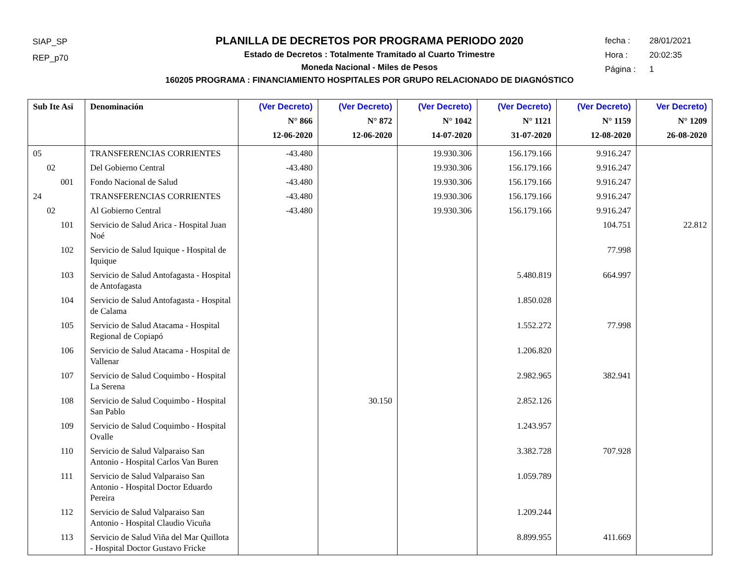SIAP_SP
REP_p70
PLANILLA DE DECRETOS POR PROGRAMA PERIODO 2020
Estado de Decretos : Totalmente Tramitado al Cuarto Trimestre
Moneda Nacional - Miles de Pesos
160205 PROGRAMA : FINANCIAMIENTO HOSPITALES POR GRUPO RELACIONADO DE DIAGNÓSTICO
fecha : 28/01/2021
Hora : 20:02:35
Página : 1
| Sub Ite Asi | Denominación | (Ver Decreto) N° 866 12-06-2020 | (Ver Decreto) N° 872 12-06-2020 | (Ver Decreto) N° 1042 14-07-2020 | (Ver Decreto) N° 1121 31-07-2020 | (Ver Decreto) N° 1159 12-08-2020 | Ver Decreto) N° 1209 26-08-2020 |
| --- | --- | --- | --- | --- | --- | --- | --- |
| 05 | TRANSFERENCIAS CORRIENTES | -43.480 | | 19.930.306 | 156.179.166 | 9.916.247 | |
| 02 | Del Gobierno Central | -43.480 | | 19.930.306 | 156.179.166 | 9.916.247 | |
| 001 | Fondo Nacional de Salud | -43.480 | | 19.930.306 | 156.179.166 | 9.916.247 | |
| 24 | TRANSFERENCIAS CORRIENTES | -43.480 | | 19.930.306 | 156.179.166 | 9.916.247 | |
| 02 | Al Gobierno Central | -43.480 | | 19.930.306 | 156.179.166 | 9.916.247 | |
| 101 | Servicio de Salud Arica - Hospital Juan Noé | | | | | 104.751 | 22.812 |
| 102 | Servicio de Salud Iquique - Hospital de Iquique | | | | | 77.998 | |
| 103 | Servicio de Salud Antofagasta - Hospital de Antofagasta | | | | 5.480.819 | 664.997 | |
| 104 | Servicio de Salud Antofagasta - Hospital de Calama | | | | 1.850.028 | | |
| 105 | Servicio de Salud Atacama - Hospital Regional de Copiapó | | | | 1.552.272 | 77.998 | |
| 106 | Servicio de Salud Atacama - Hospital de Vallenar | | | | 1.206.820 | | |
| 107 | Servicio de Salud Coquimbo - Hospital La Serena | | | | 2.982.965 | 382.941 | |
| 108 | Servicio de Salud Coquimbo - Hospital San Pablo | | 30.150 | | 2.852.126 | | |
| 109 | Servicio de Salud Coquimbo - Hospital Ovalle | | | | 1.243.957 | | |
| 110 | Servicio de Salud Valparaiso San Antonio - Hospital Carlos Van Buren | | | | 3.382.728 | 707.928 | |
| 111 | Servicio de Salud Valparaiso San Antonio - Hospital Doctor Eduardo Pereira | | | | 1.059.789 | | |
| 112 | Servicio de Salud Valparaiso San Antonio - Hospital Claudio Vicuña | | | | 1.209.244 | | |
| 113 | Servicio de Salud Viña del Mar Quillota - Hospital Doctor Gustavo Fricke | | | | 8.899.955 | 411.669 | |